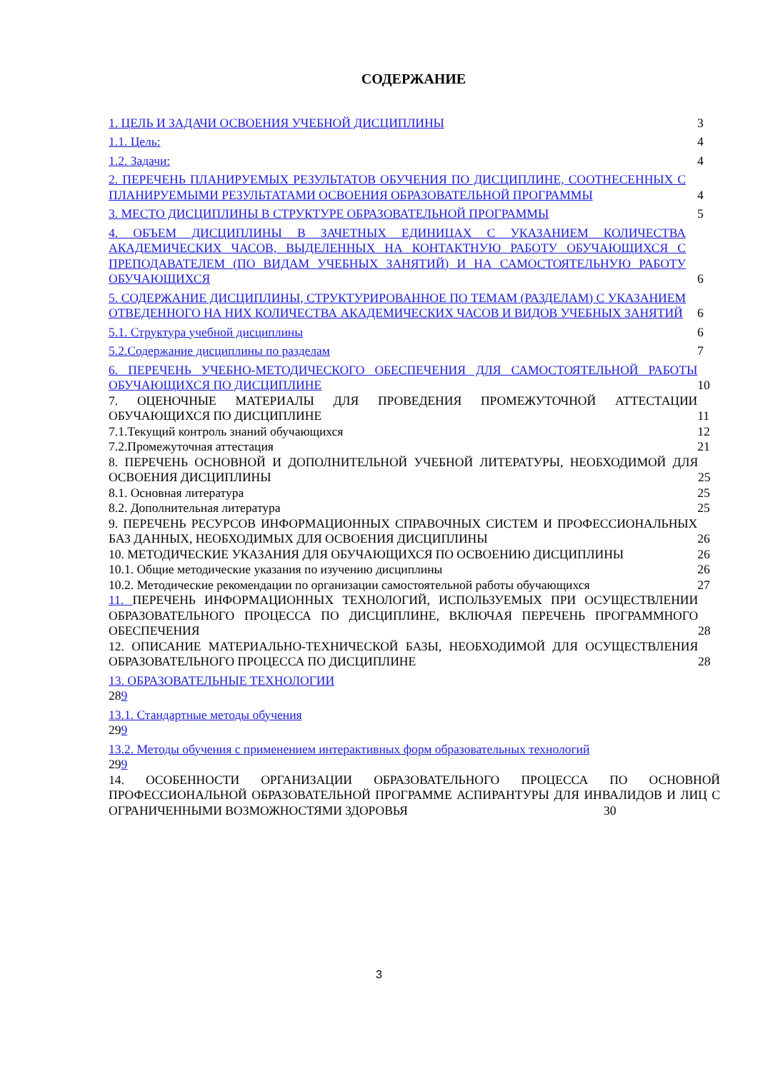СОДЕРЖАНИЕ
1. ЦЕЛЬ И ЗАДАЧИ ОСВОЕНИЯ УЧЕБНОЙ ДИСЦИПЛИНЫ 3
1.1. Цель: 4
1.2. Задачи: 4
2. ПЕРЕЧЕНЬ ПЛАНИРУЕМЫХ РЕЗУЛЬТАТОВ ОБУЧЕНИЯ ПО ДИСЦИПЛИНЕ, СООТНЕСЕННЫХ С ПЛАНИРУЕМЫМИ РЕЗУЛЬТАТАМИ ОСВОЕНИЯ ОБРАЗОВАТЕЛЬНОЙ ПРОГРАММЫ 4
3. МЕСТО ДИСЦИПЛИНЫ В СТРУКТУРЕ ОБРАЗОВАТЕЛЬНОЙ ПРОГРАММЫ 5
4. ОБЪЕМ ДИСЦИПЛИНЫ В ЗАЧЕТНЫХ ЕДИНИЦАХ С УКАЗАНИЕМ КОЛИЧЕСТВА АКАДЕМИЧЕСКИХ ЧАСОВ, ВЫДЕЛЕННЫХ НА КОНТАКТНУЮ РАБОТУ ОБУЧАЮЩИХСЯ С ПРЕПОДАВАТЕЛЕМ (ПО ВИДАМ УЧЕБНЫХ ЗАНЯТИЙ) И НА САМОСТОЯТЕЛЬНУЮ РАБОТУ ОБУЧАЮЩИХСЯ 6
5. СОДЕРЖАНИЕ ДИСЦИПЛИНЫ, СТРУКТУРИРОВАННОЕ ПО ТЕМАМ (РАЗДЕЛАМ) С УКАЗАНИЕМ ОТВЕДЕННОГО НА НИХ КОЛИЧЕСТВА АКАДЕМИЧЕСКИХ ЧАСОВ И ВИДОВ УЧЕБНЫХ ЗАНЯТИЙ 6
5.1. Структура учебной дисциплины 6
5.2.Содержание дисциплины по разделам 7
6. ПЕРЕЧЕНЬ УЧЕБНО-МЕТОДИЧЕСКОГО ОБЕСПЕЧЕНИЯ ДЛЯ САМОСТОЯТЕЛЬНОЙ РАБОТЫ ОБУЧАЮЩИХСЯ ПО ДИСЦИПЛИНЕ 10
7. ОЦЕНОЧНЫЕ МАТЕРИАЛЫ ДЛЯ ПРОВЕДЕНИЯ ПРОМЕЖУТОЧНОЙ АТТЕСТАЦИИ ОБУЧАЮЩИХСЯ ПО ДИСЦИПЛИНЕ 11
7.1.Текущий контроль знаний обучающихся 12
7.2.Промежуточная аттестация 21
8. ПЕРЕЧЕНЬ ОСНОВНОЙ И ДОПОЛНИТЕЛЬНОЙ УЧЕБНОЙ ЛИТЕРАТУРЫ, НЕОБХОДИМОЙ ДЛЯ ОСВОЕНИЯ ДИСЦИПЛИНЫ 25
8.1. Основная литература 25
8.2. Дополнительная литература 25
9. ПЕРЕЧЕНЬ РЕСУРСОВ ИНФОРМАЦИОННЫХ СПРАВОЧНЫХ СИСТЕМ И ПРОФЕССИОНАЛЬНЫХ БАЗ ДАННЫХ, НЕОБХОДИМЫХ ДЛЯ ОСВОЕНИЯ ДИСЦИПЛИНЫ 26
10. МЕТОДИЧЕСКИЕ УКАЗАНИЯ ДЛЯ ОБУЧАЮЩИХСЯ ПО ОСВОЕНИЮ ДИСЦИПЛИНЫ 26
10.1. Общие методические указания по изучению дисциплины 26
10.2. Методические рекомендации по организации самостоятельной работы обучающихся 27
11. ПЕРЕЧЕНЬ ИНФОРМАЦИОННЫХ ТЕХНОЛОГИЙ, ИСПОЛЬЗУЕМЫХ ПРИ ОСУЩЕСТВЛЕНИИ ОБРАЗОВАТЕЛЬНОГО ПРОЦЕССА ПО ДИСЦИПЛИНЕ, ВКЛЮЧАЯ ПЕРЕЧЕНЬ ПРОГРАММНОГО ОБЕСПЕЧЕНИЯ 28
12. ОПИСАНИЕ МАТЕРИАЛЬНО-ТЕХНИЧЕСКОЙ БАЗЫ, НЕОБХОДИМОЙ ДЛЯ ОСУЩЕСТВЛЕНИЯ ОБРАЗОВАТЕЛЬНОГО ПРОЦЕССА ПО ДИСЦИПЛИНЕ 28
13. ОБРАЗОВАТЕЛЬНЫЕ ТЕХНОЛОГИИ
289
13.1. Стандартные методы обучения
299
13.2. Методы обучения с применением интерактивных форм образовательных технологий
299
14. ОСОБЕННОСТИ ОРГАНИЗАЦИИ ОБРАЗОВАТЕЛЬНОГО ПРОЦЕССА ПО ОСНОВНОЙ ПРОФЕССИОНАЛЬНОЙ ОБРАЗОВАТЕЛЬНОЙ ПРОГРАММЕ АСПИРАНТУРЫ ДЛЯ ИНВАЛИДОВ И ЛИЦ С ОГРАНИЧЕННЫМИ ВОЗМОЖНОСТЯМИ ЗДОРОВЬЯ 30
3